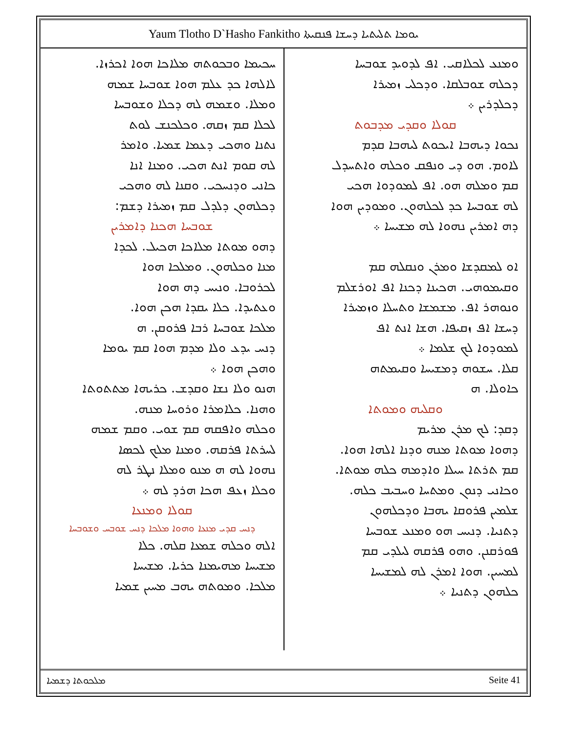Yaum Tlotho D`Hasho Fankitho ܝܘܡܐ ܬܠܝܬܝܐ ܕܚܫܐ ܦܢܩܝܬܐ
ܘܡܢܥ ܠܟܠܐܩܝ. ܐܦ ܠܕܘܝܕ ܫܘܒܚܐ
ܕܟܠܗ ܫܘܒܠܩܐ. ܘܕܟܠܝ ܙܡܝܪܐ
ܕܟܠܕܪܝܢ ܀
ܩܘܠܐ ܘܩܕܝ ܡܕܒܘܬ
ܢܟܘܐ ܕܝܗܒܐ ܐܝܟܘܬ ܠܝܗܒܐ ܩܕܡ
ܠܐܘܡ. ܗܘ ܕܝ ܘܢܦܩ ܘܟܠܗ ܘܐܬܚܕܠ
ܩܡ ܘܡܠܗ ܗܘ. ܐܦ ܠܡܘܕܘܐ ܗܟܝ
ܠܗ ܫܘܒܚܐ ܟܕ ܠܟܠܗܘܢ. ܘܡܘܕܝܢ ܗܘܐ
ܕܗ ܐܡܪܝܢ ܢܗܘܐ ܠܗ ܡܫܝܚܐ ܀
ܐܘ ܠܡܩܕܫܐ ܘܡܪܢ ܘܢܩܠܗ ܩܡ
ܘܩܝܡܘܗܝ. ܗܟܝܢܐ ܕܟܢܐ ܐܦ ܐܘܪܫܠܡ
ܘܢܘܗܪ ܐܦ. ܡܫܡܫܐ ܘܬܚܠܐ ܘܙܡܝܪܐ
ܕܚܫܐ ܐܦ ܙܩܝܦܐ. ܗܫܐ ܐܢܬ ܐܦ
ܠܡܘܕܘܐ ܠܟ ܫܠܡܐ ܀
ܩܠܐ. ܚܫܘܗ ܕܡܫܝܚܐ ܘܩܝܡܬܗ
ܟܐܘܠܐ. ܗ
ܘܩܠܝܗ ܘܡܘܬܐ
ܕܩܕ: ܠܟ ܡܪܢ ܡܪܝܡ
ܕܗܘܐ ܡܘܬܐ ܡܢܗ ܘܕܢܐ ܐܠܗܐ ܗܘܐ.
ܩܡ ܬܪܬܐ ܚܝܠܐ ܘܐܕܡܗ ܟܠܗ ܡܘܬܐ.
ܘܟܐܢܝ ܕܢܘܢ ܘܡܬܚܐ ܘܚܒܝܒ ܟܠܗ.
ܫܠܡܝܢ ܦܪܘܩܐ ܝܗܒܐ ܘܕܟܠܗܘܢ
ܕܬܢܝܐ. ܕܢܝܚ ܗܘ ܘܡܢܥ ܫܘܒܚܐ
ܦܘܪܩܢܢ. ܘܗܘ ܦܪܩܗ ܠܝܠܕܝ ܩܡ
ܠܡܚܝܢ. ܗܘܐ ܐܡܪܢ ܠܗ ܠܡܫܝܚܐ
ܟܠܗܘܢ ܕܬܢܝܐ ܀
ܚܟܝܡܐ ܘܒܟܘܬܗ ܡܠܐܟܐ ܗܘܐ ܐܟܪܙܐ.
ܠܐܠܗܐ ܟܕ ܥܠܡ ܗܘܐ ܫܘܒܚܐ ܫܡܗ
ܘܡܠܐ. ܘܫܡܗ ܠܗ ܕܟܠܐ ܘܫܘܒܚܐ
ܠܟܠܐ ܩܡ ܙܩܗ. ܘܟܠܟܢܫ ܠܘܬ
ܢܬܢܐ ܘܗܟܝ ܕܥܡܐ ܫܡܝܐ. ܘܐܡܪ
ܠܗ ܩܘܡ ܐܢܬ ܗܟܝ. ܘܡܢܐ ܐܢܐ
ܟܐܢܝ ܘܕܢܚܟܝ. ܘܩܢܐ ܠܗ ܘܗܟܝ
ܕܟܠܗܘܢ ܕܠܕܠ ܩܡ ܙܡܝܪܐ ܕܫܡ:
ܫܘܒܚܐ ܗܟܢܐ ܕܐܡܪܝܢ
ܕܗܘ ܡܘܬܐ ܡܠܐܟܐ ܗܟܝܠ. ܠܟܕܐ
ܡܢܐ ܘܟܠܗܘܢ. ܘܡܠܟܐ ܗܘܐ
ܠܟܪܘܒܐ. ܘܢܝܚ ܕܗ ܗܘܐ
ܘܥܬܝܕܐ. ܟܠܐ ܝܩܕܐ ܗܟܢ ܗܘܐ.
ܡܠܟܐ ܫܘܒܚܐ ܪܒܐ ܦܪܘܩܢ. ܗ
ܕܢܚ ܝܕܥ ܘܠܐ ܡܕܡ ܗܘܐ ܩܡ ܝܘܡܐ
ܘܗܟܢ ܗܘܐ ܀
ܗܢܘ ܘܠܐ ܢܫܐ ܘܩܕܫ. ܟܪܝܗܐ ܡܬܬܘܬܐ
ܘܗܢܐ. ܟܠܐܡܪܐ ܘܪܘܚܐ ܡܢܗ.
ܘܟܠܗ ܘܐܦܩܗ ܩܡ ܫܘܝ. ܘܩܡ ܫܡܗ
ܠܚܪܬܐ ܦܪܩܗ. ܘܡܢܐ ܡܠܟ ܠܟܣܐ
ܢܗܘܐ ܠܗ ܗ ܡܢܘ ܘܡܠܐ ܢܛܪ ܠܗ
ܘܟܠܐ ܙܥܦ ܗܟܐ ܗܪܕ ܠܗ ܀
ܩܘܠܐ ܘܡܢܥܐ
ܕܢܚ ܩܕܝ ܡܢܥܐ ܘܗܘܐ ܡܠܟܐ ܕܢܚ ܫܘܒܚ ܘܫܘܒܚܐ
ܐܠܗ ܘܟܠܗ ܫܡܥܐ ܩܠܗ. ܟܠܐ
ܡܫܝܚܐ ܡܗܝܡܢܐ ܟܪܝܐ. ܡܫܝܚܐ
ܡܠܟܐ. ܘܡܘܬܗ ܝܗܒ ܡܚܝܢ ܫܡܝܐ
ܡܠܟܘܬܐ ܕܫܡܝܐ Seite 41